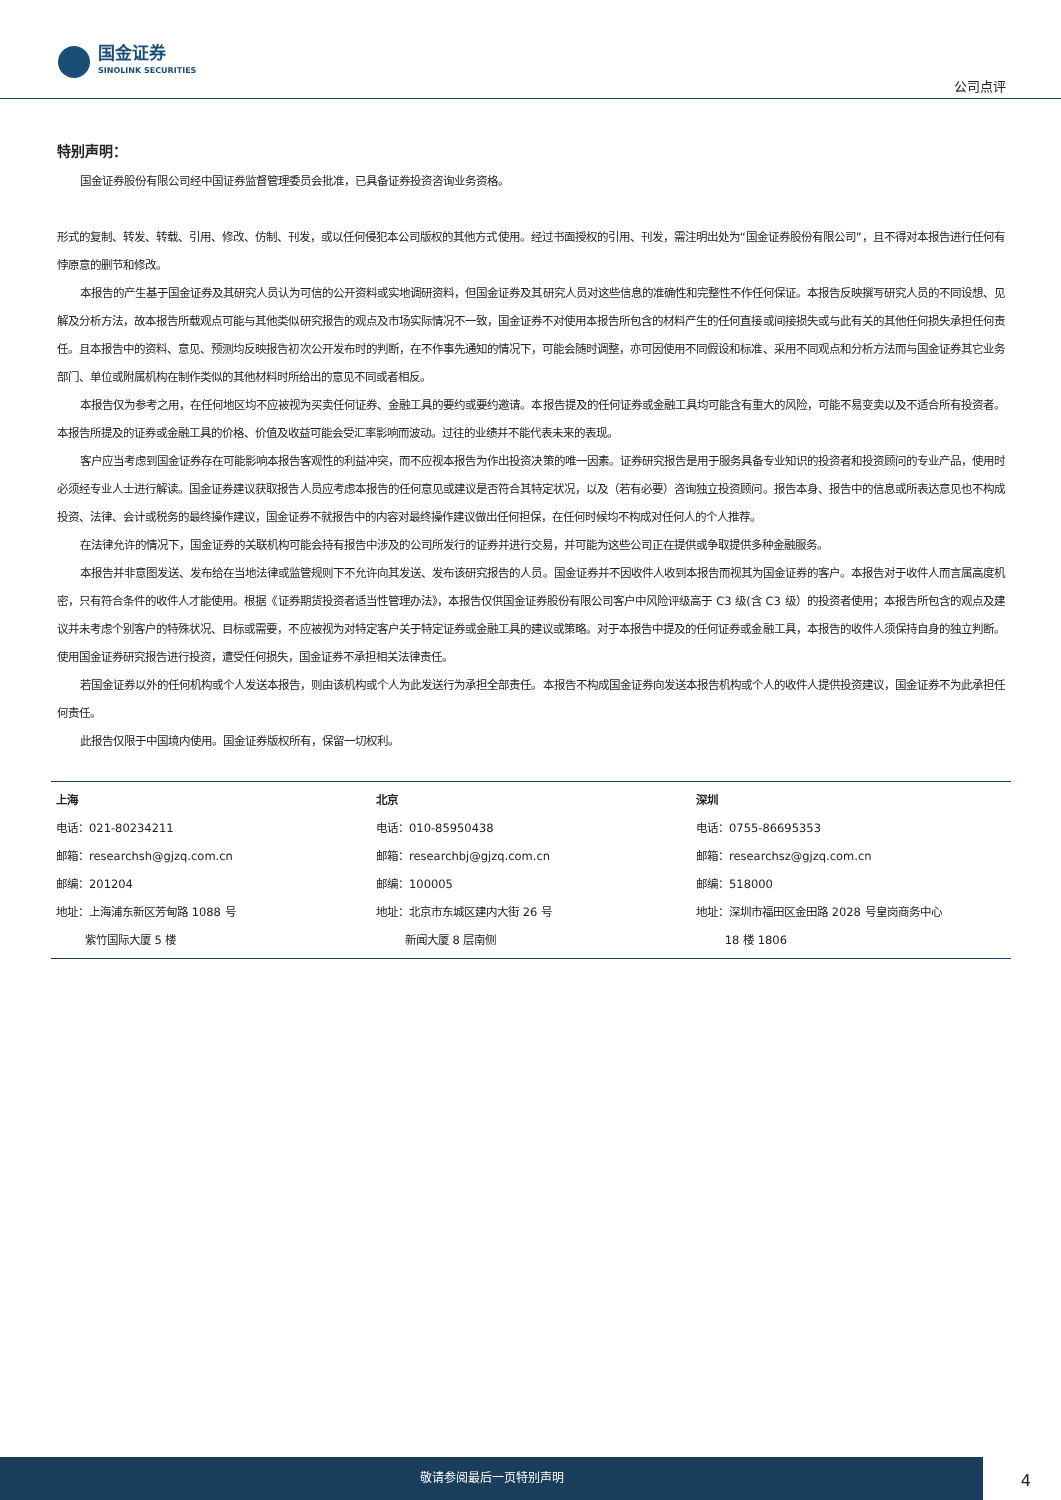国金证券
SINOLINK SECURITIES
公司点评
特别声明：
国金证券股份有限公司经中国证券监督管理委员会批准，已具备证券投资咨询业务资格。
形式的复制、转发、转载、引用、修改、仿制、刊发，或以任何侵犯本公司版权的其他方式使用。经过书面授权的引用、刊发，需注明出处为“国金证券股份有限公司”，且不得对本报告进行任何有悖原意的删节和修改。
本报告的产生基于国金证券及其研究人员认为可信的公开资料或实地调研资料，但国金证券及其研究人员对这些信息的准确性和完整性不作任何保证。本报告反映撰写研究人员的不同设想、见解及分析方法，故本报告所载观点可能与其他类似研究报告的观点及市场实际情况不一致，国金证券不对使用本报告所包含的材料产生的任何直接或间接损失或与此有关的其他任何损失承担任何责任。且本报告中的资料、意见、预测均反映报告初次公开发布时的判断，在不作事先通知的情况下，可能会随时调整，亦可因使用不同假设和标准、采用不同观点和分析方法而与国金证券其它业务部门、单位或附属机构在制作类似的其他材料时所给出的意见不同或者相反。
本报告仅为参考之用，在任何地区均不应被视为买卖任何证券、金融工具的要约或要约邀请。本报告提及的任何证券或金融工具均可能含有重大的风险，可能不易变卖以及不适合所有投资者。本报告所提及的证券或金融工具的价格、价值及收益可能会受汇率影响而波动。过往的业绩并不能代表未来的表现。
客户应当考虑到国金证券存在可能影响本报告客观性的利益冲突，而不应视本报告为作出投资决策的唯一因素。证券研究报告是用于服务具备专业知识的投资者和投资顾问的专业产品，使用时必须经专业人士进行解读。国金证券建议获取报告人员应考虑本报告的任何意见或建议是否符合其特定状况，以及（若有必要）咨询独立投资顾问。报告本身、报告中的信息或所表达意见也不构成投资、法律、会计或税务的最终操作建议，国金证券不就报告中的内容对最终操作建议做出任何担保，在任何时候均不构成对任何人的个人推荐。
在法律允许的情况下，国金证券的关联机构可能会持有报告中涉及的公司所发行的证券并进行交易，并可能为这些公司正在提供或争取提供多种金融服务。
本报告并非意图发送、发布给在当地法律或监管规则下不允许向其发送、发布该研究报告的人员。国金证券并不因收件人收到本报告而视其为国金证券的客户。本报告对于收件人而言属高度机密，只有符合条件的收件人才能使用。根据《证券期货投资者适当性管理办法》，本报告仅供国金证券股份有限公司客户中风险评级高于 C3 级(含 C3 级）的投资者使用；本报告所包含的观点及建议并未考虑个别客户的特殊状况、目标或需要，不应被视为对特定客户关于特定证券或金融工具的建议或策略。对于本报告中提及的任何证券或金融工具，本报告的收件人须保持自身的独立判断。使用国金证券研究报告进行投资，遭受任何损失，国金证券不承担相关法律责任。
若国金证券以外的任何机构或个人发送本报告，则由该机构或个人为此发送行为承担全部责任。本报告不构成国金证券向发送本报告机构或个人的收件人提供投资建议，国金证券不为此承担任何责任。
此报告仅限于中国境内使用。国金证券版权所有，保留一切权利。
| 上海 电话：021-80234211 邮箱：researchsh@gjzq.com.cn 邮编：201204 地址：上海浦东新区芳甸路 1088 号 紫竹国际大厦 5 楼 | 北京 电话：010-85950438 邮箱：researchbj@gjzq.com.cn 邮编：100005 地址：北京市东城区建内大街 26 号 新闻大厦 8 层南侧 | 深圳 电话：0755-86695353 邮箱：researchsz@gjzq.com.cn 邮编：518000 地址：深圳市福田区金田路 2028 号皇岗商务中心 18 楼 1806 |
敬请参阅最后一页特别声明
4